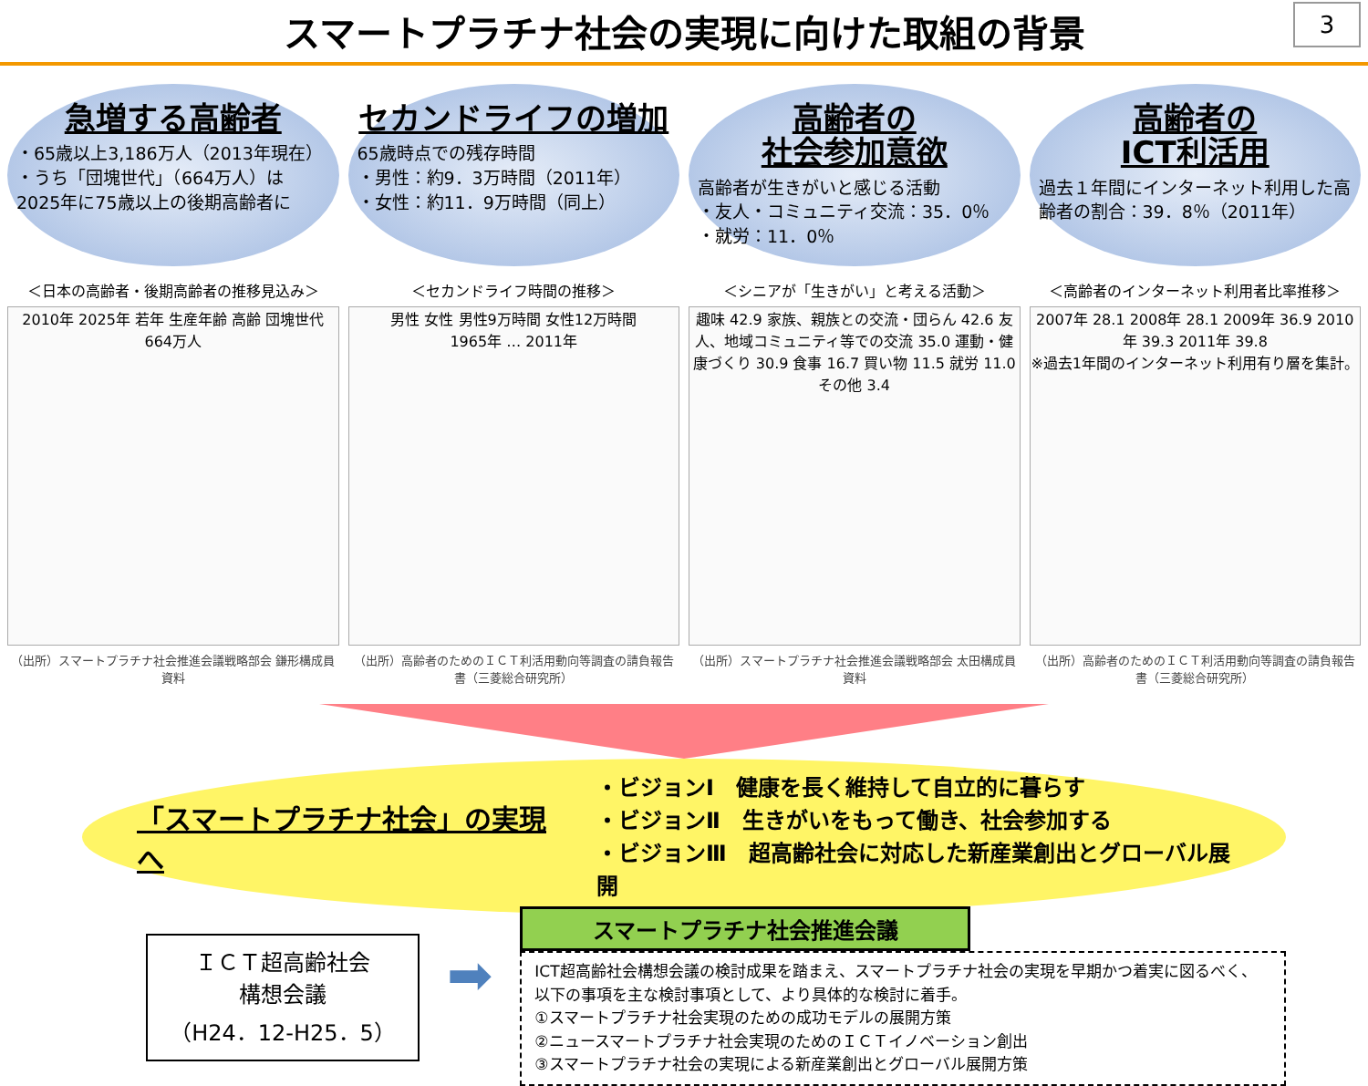スマートプラチナ社会の実現に向けた取組の背景
3
急増する高齢者
・65歳以上3,186万人（2013年現在）
・うち「団塊世代」（664万人）は 2025年に75歳以上の後期高齢者に
セカンドライフの増加
65歳時点での残存時間
・男性：約9．3万時間（2011年）
・女性：約11．9万時間（同上）
高齢者の
社会参加意欲
高齢者が生きがいと感じる活動
・友人・コミュニティ交流：35．0％
・就労：11．0％
高齢者の
ICT利活用
過去１年間にインターネット利用した高齢者の割合：39．8％（2011年）
＜日本の高齢者・後期高齢者の推移見込み＞
2010年 2025年 若年 生産年齢 高齢 団塊世代 664万人
（出所）スマートプラチナ社会推進会議戦略部会 鎌形構成員資料
＜セカンドライフ時間の推移＞
男性 女性 男性9万時間 女性12万時間
1965年 … 2011年
（出所）高齢者のためのＩＣＴ利活用動向等調査の請負報告書（三菱総合研究所）
＜シニアが「生きがい」と考える活動＞
趣味 42.9 家族、親族との交流・団らん 42.6 友人、地域コミュニティ等での交流 35.0 運動・健康づくり 30.9 食事 16.7 買い物 11.5 就労 11.0 その他 3.4
（出所）スマートプラチナ社会推進会議戦略部会 太田構成員資料
＜高齢者のインターネット利用者比率推移＞
2007年 28.1 2008年 28.1 2009年 36.9 2010年 39.3 2011年 39.8
※過去1年間のインターネット利用有り層を集計。
（出所）高齢者のためのＩＣＴ利活用動向等調査の請負報告書（三菱総合研究所）
「スマートプラチナ社会」の実現へ
・ビジョンⅠ　健康を長く維持して自立的に暮らす
・ビジョンⅡ　生きがいをもって働き、社会参加する
・ビジョンⅢ　超高齢社会に対応した新産業創出とグローバル展開
ＩＣＴ超高齢社会
構想会議
（H24．12-H25．5）
➡
スマートプラチナ社会推進会議
ICT超高齢社会構想会議の検討成果を踏まえ、スマートプラチナ社会の実現を早期かつ着実に図るべく、以下の事項を主な検討事項として、より具体的な検討に着手。
①スマートプラチナ社会実現のための成功モデルの展開方策
②ニュースマートプラチナ社会実現のためのＩＣＴイノベーション創出
③スマートプラチナ社会の実現による新産業創出とグローバル展開方策